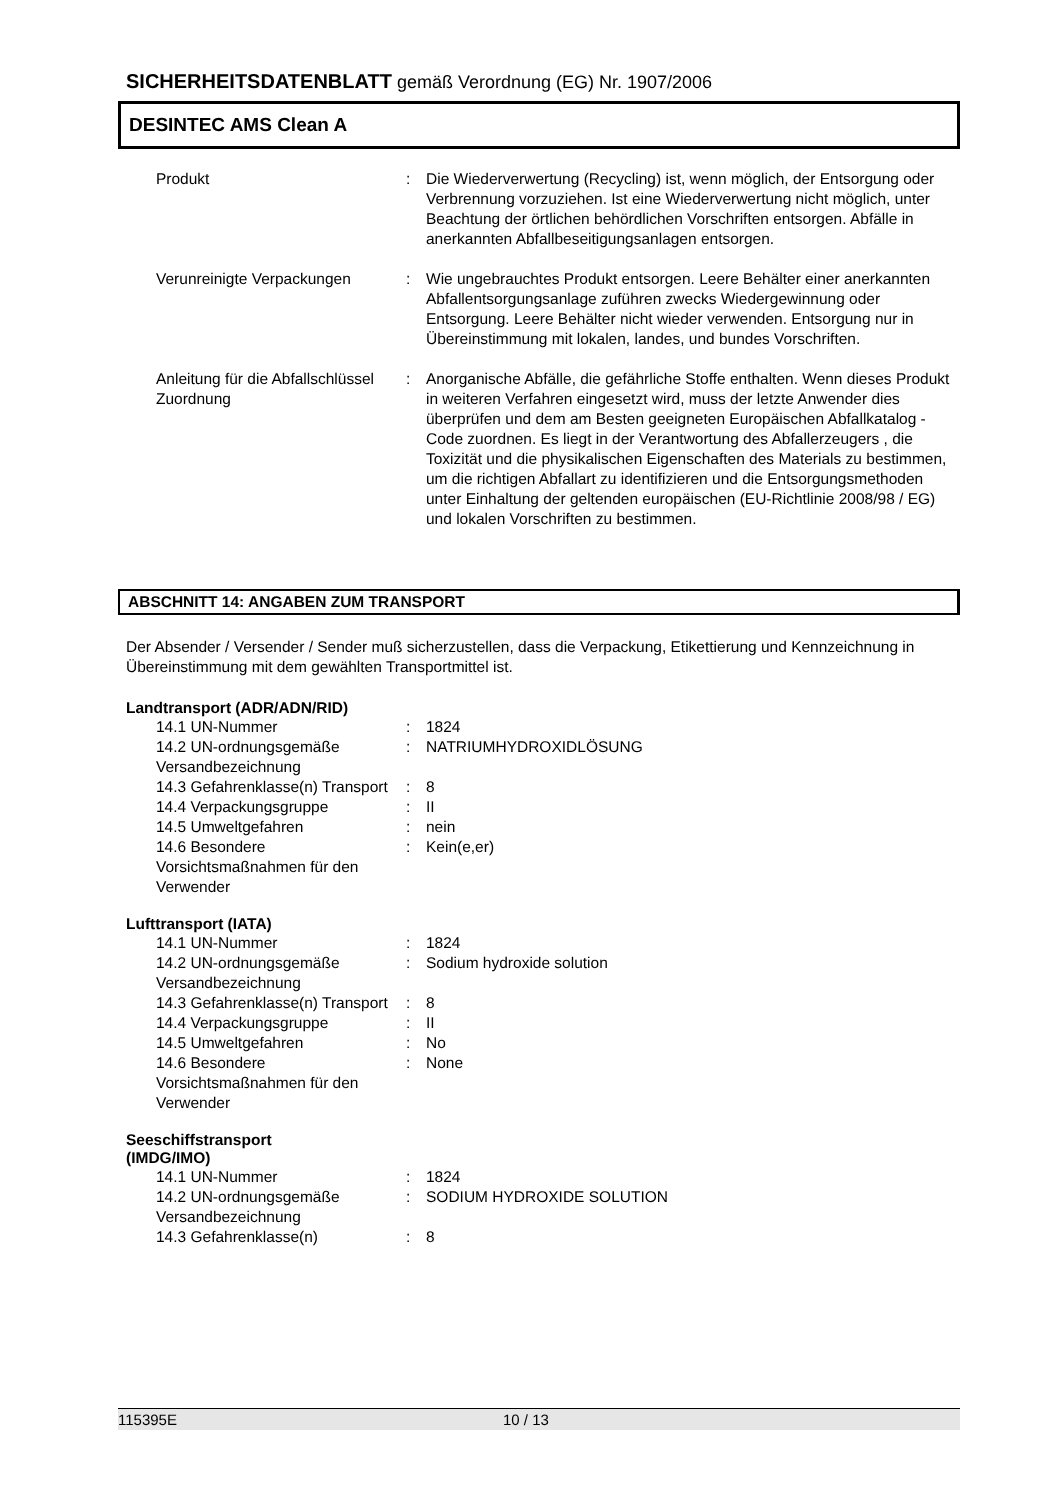SICHERHEITSDATENBLATT gemäß Verordnung (EG) Nr. 1907/2006
DESINTEC AMS Clean A
| Produkt | : | Die Wiederverwertung (Recycling) ist, wenn möglich, der Entsorgung oder Verbrennung vorzuziehen. Ist eine Wiederverwertung nicht möglich, unter Beachtung der örtlichen behördlichen Vorschriften entsorgen. Abfälle in anerkannten Abfallbeseitigungsanlagen entsorgen. |
| Verunreinigte Verpackungen | : | Wie ungebrauchtes Produkt entsorgen. Leere Behälter einer anerkannten Abfallentsorgungsanlage zuführen zwecks Wiedergewinnung oder Entsorgung. Leere Behälter nicht wieder verwenden. Entsorgung nur in Übereinstimmung mit lokalen, landes, und bundes Vorschriften. |
| Anleitung für die Abfallschlüssel Zuordnung | : | Anorganische Abfälle, die gefährliche Stoffe enthalten. Wenn dieses Produkt in weiteren Verfahren eingesetzt wird, muss der letzte Anwender dies überprüfen und dem am Besten geeigneten Europäischen Abfallkatalog -Code zuordnen. Es liegt in der Verantwortung des Abfallerzeugers , die Toxizität und die physikalischen Eigenschaften des Materials zu bestimmen, um die richtigen Abfallart zu identifizieren und die Entsorgungsmethoden unter Einhaltung der geltenden europäischen (EU-Richtlinie 2008/98 / EG) und lokalen Vorschriften zu bestimmen. |
ABSCHNITT 14: ANGABEN ZUM TRANSPORT
Der Absender / Versender / Sender muß sicherzustellen, dass die Verpackung, Etikettierung und Kennzeichnung in Übereinstimmung mit dem gewählten Transportmittel ist.
Landtransport (ADR/ADN/RID)
| 14.1 UN-Nummer | : | 1824 |
| 14.2 UN-ordnungsgemäße Versandbezeichnung | : | NATRIUMHYDROXIDLÖSUNG |
| 14.3 Gefahrenklasse(n) Transport | : | 8 |
| 14.4 Verpackungsgruppe | : | II |
| 14.5 Umweltgefahren | : | nein |
| 14.6 Besondere Vorsichtsmaßnahmen für den Verwender | : | Kein(e,er) |
Lufttransport (IATA)
| 14.1 UN-Nummer | : | 1824 |
| 14.2 UN-ordnungsgemäße Versandbezeichnung | : | Sodium hydroxide solution |
| 14.3 Gefahrenklasse(n) Transport | : | 8 |
| 14.4 Verpackungsgruppe | : | II |
| 14.5 Umweltgefahren | : | No |
| 14.6 Besondere Vorsichtsmaßnahmen für den Verwender | : | None |
Seeschiffstransport
(IMDG/IMO)
| 14.1 UN-Nummer | : | 1824 |
| 14.2 UN-ordnungsgemäße Versandbezeichnung | : | SODIUM HYDROXIDE SOLUTION |
| 14.3 Gefahrenklasse(n) | : | 8 |
115395E 10 / 13